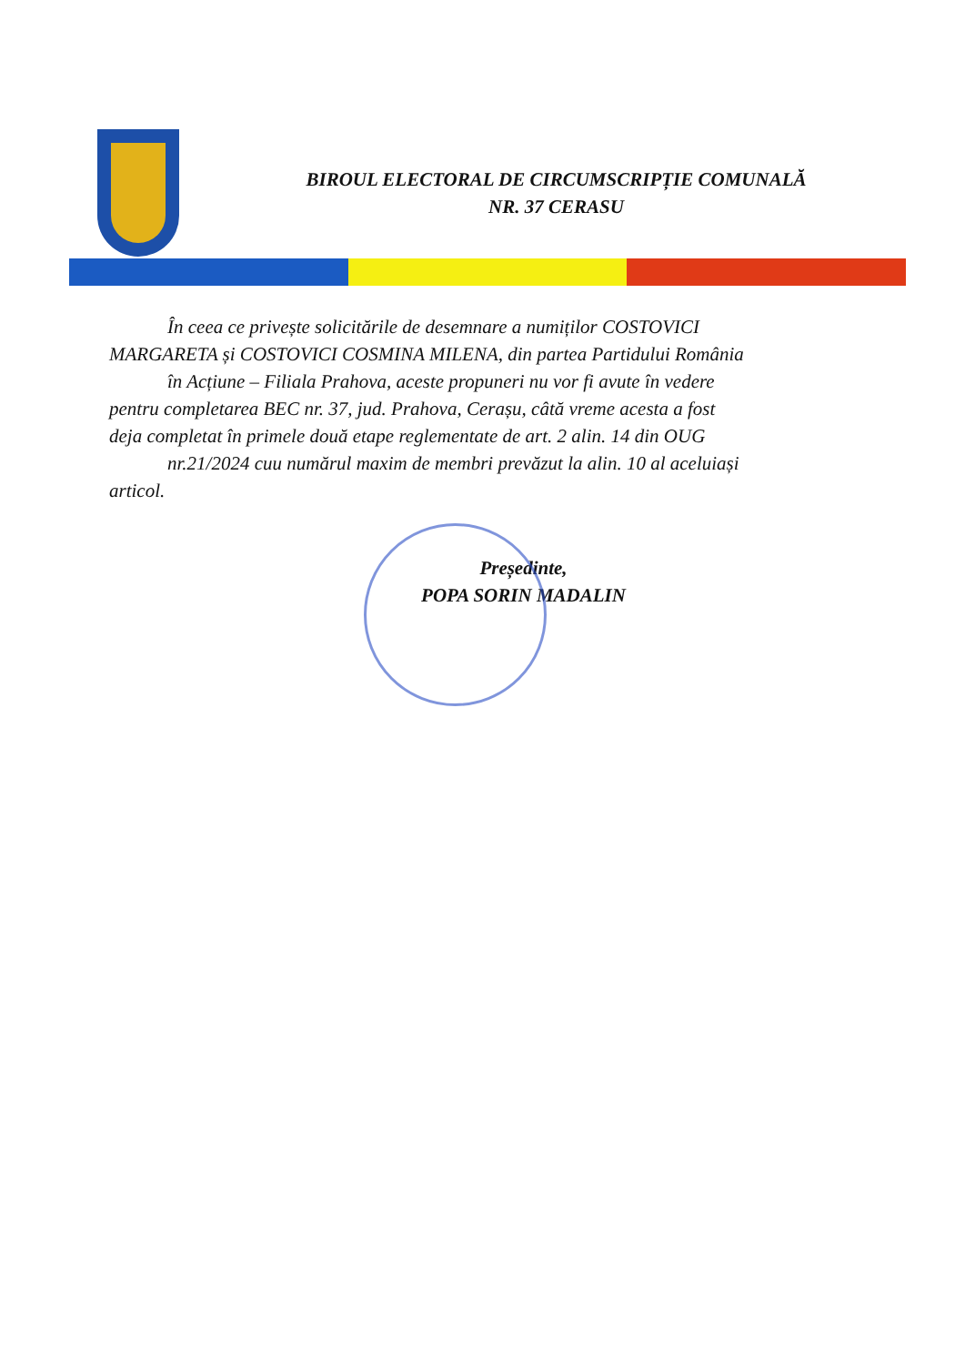BIROUL ELECTORAL DE CIRCUMSCRIPȚIE COMUNALĂ
NR. 37 CERASU
În ceea ce privește solicitările de desemnare a numiților COSTOVICI
MARGARETA și COSTOVICI COSMINA MILENA, din partea Partidului România
în Acțiune – Filiala Prahova, aceste propuneri nu vor fi avute în vedere
pentru completarea BEC nr. 37, jud. Prahova, Cerașu, câtă vreme acesta a fost
deja completat în primele două etape reglementate de art. 2 alin. 14 din OUG
nr.21/2024 cuu numărul maxim de membri prevăzut la alin. 10 al aceluiași
articol.
Președinte,
POPA SORIN MADALIN